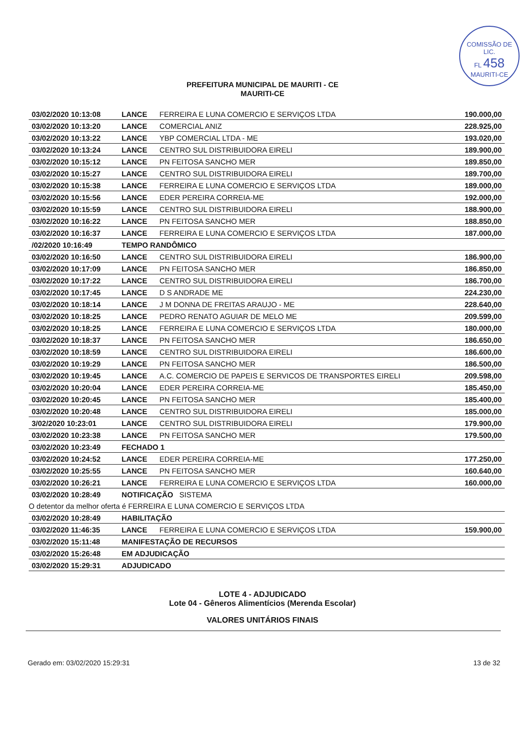COMISSÃO DE LIC.
FL 458
MAURITI-CE
PREFEITURA MUNICIPAL DE MAURITI - CE
MAURITI-CE
| 03/02/2020 10:13:08 | LANCE | FERREIRA E LUNA COMERCIO E SERVIÇOS LTDA | 190.000,00 |
| 03/02/2020 10:13:20 | LANCE | COMERCIAL ANIZ | 228.925,00 |
| 03/02/2020 10:13:22 | LANCE | YBP COMERCIAL LTDA - ME | 193.020,00 |
| 03/02/2020 10:13:24 | LANCE | CENTRO SUL DISTRIBUIDORA EIRELI | 189.900,00 |
| 03/02/2020 10:15:12 | LANCE | PN FEITOSA SANCHO MER | 189.850,00 |
| 03/02/2020 10:15:27 | LANCE | CENTRO SUL DISTRIBUIDORA EIRELI | 189.700,00 |
| 03/02/2020 10:15:38 | LANCE | FERREIRA E LUNA COMERCIO E SERVIÇOS LTDA | 189.000,00 |
| 03/02/2020 10:15:56 | LANCE | EDER PEREIRA CORREIA-ME | 192.000,00 |
| 03/02/2020 10:15:59 | LANCE | CENTRO SUL DISTRIBUIDORA EIRELI | 188.900,00 |
| 03/02/2020 10:16:22 | LANCE | PN FEITOSA SANCHO MER | 188.850,00 |
| 03/02/2020 10:16:37 | LANCE | FERREIRA E LUNA COMERCIO E SERVIÇOS LTDA | 187.000,00 |
| /02/2020 10:16:49 | TEMPO RANDÔMICO | | |
| 03/02/2020 10:16:50 | LANCE | CENTRO SUL DISTRIBUIDORA EIRELI | 186.900,00 |
| 03/02/2020 10:17:09 | LANCE | PN FEITOSA SANCHO MER | 186.850,00 |
| 03/02/2020 10:17:22 | LANCE | CENTRO SUL DISTRIBUIDORA EIRELI | 186.700,00 |
| 03/02/2020 10:17:45 | LANCE | D S ANDRADE ME | 224.230,00 |
| 03/02/2020 10:18:14 | LANCE | J M DONNA DE FREITAS ARAUJO - ME | 228.640,00 |
| 03/02/2020 10:18:25 | LANCE | PEDRO RENATO AGUIAR DE MELO ME | 209.599,00 |
| 03/02/2020 10:18:25 | LANCE | FERREIRA E LUNA COMERCIO E SERVIÇOS LTDA | 180.000,00 |
| 03/02/2020 10:18:37 | LANCE | PN FEITOSA SANCHO MER | 186.650,00 |
| 03/02/2020 10:18:59 | LANCE | CENTRO SUL DISTRIBUIDORA EIRELI | 186.600,00 |
| 03/02/2020 10:19:29 | LANCE | PN FEITOSA SANCHO MER | 186.500,00 |
| 03/02/2020 10:19:45 | LANCE | A.C. COMERCIO DE PAPEIS E SERVICOS DE TRANSPORTES EIRELI | 209.598,00 |
| 03/02/2020 10:20:04 | LANCE | EDER PEREIRA CORREIA-ME | 185.450,00 |
| 03/02/2020 10:20:45 | LANCE | PN FEITOSA SANCHO MER | 185.400,00 |
| 03/02/2020 10:20:48 | LANCE | CENTRO SUL DISTRIBUIDORA EIRELI | 185.000,00 |
| 3/02/2020 10:23:01 | LANCE | CENTRO SUL DISTRIBUIDORA EIRELI | 179.900,00 |
| 03/02/2020 10:23:38 | LANCE | PN FEITOSA SANCHO MER | 179.500,00 |
| 03/02/2020 10:23:49 | FECHADO 1 | | |
| 03/02/2020 10:24:52 | LANCE | EDER PEREIRA CORREIA-ME | 177.250,00 |
| 03/02/2020 10:25:55 | LANCE | PN FEITOSA SANCHO MER | 160.640,00 |
| 03/02/2020 10:26:21 | LANCE | FERREIRA E LUNA COMERCIO E SERVIÇOS LTDA | 160.000,00 |
| 03/02/2020 10:28:49 | NOTIFICAÇÃO SISTEMA | | |
| O detentor da melhor oferta é FERREIRA E LUNA COMERCIO E SERVIÇOS LTDA | | | |
| 03/02/2020 10:28:49 | HABILITAÇÃO | | |
| 03/02/2020 11:46:35 | LANCE | FERREIRA E LUNA COMERCIO E SERVIÇOS LTDA | 159.900,00 |
| 03/02/2020 15:11:48 | MANIFESTAÇÃO DE RECURSOS | | |
| 03/02/2020 15:26:48 | EM ADJUDICAÇÃO | | |
| 03/02/2020 15:29:31 | ADJUDICADO | | |
LOTE 4 - ADJUDICADO
Lote 04 - Gêneros Alimentícios (Merenda Escolar)
VALORES UNITÁRIOS FINAIS
Gerado em: 03/02/2020 15:29:31 13 de 32